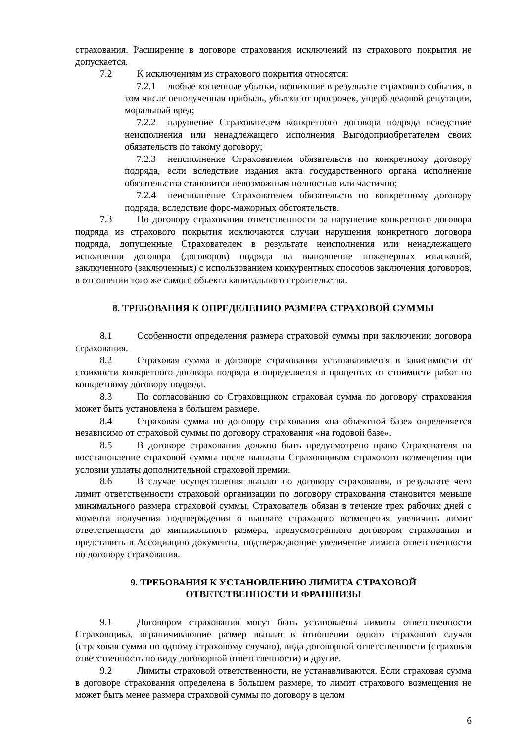страхования. Расширение в договоре страхования исключений из страхового покрытия не допускается.
7.2 К исключениям из страхового покрытия относятся:
7.2.1 любые косвенные убытки, возникшие в результате страхового события, в том числе неполученная прибыль, убытки от просрочек, ущерб деловой репутации, моральный вред;
7.2.2 нарушение Страхователем конкретного договора подряда вследствие неисполнения или ненадлежащего исполнения Выгодоприобретателем своих обязательств по такому договору;
7.2.3 неисполнение Страхователем обязательств по конкретному договору подряда, если вследствие издания акта государственного органа исполнение обязательства становится невозможным полностью или частично;
7.2.4 неисполнение Страхователем обязательств по конкретному договору подряда, вследствие форс-мажорных обстоятельств.
7.3 По договору страхования ответственности за нарушение конкретного договора подряда из страхового покрытия исключаются случаи нарушения конкретного договора подряда, допущенные Страхователем в результате неисполнения или ненадлежащего исполнения договора (договоров) подряда на выполнение инженерных изысканий, заключенного (заключенных) с использованием конкурентных способов заключения договоров, в отношении того же самого объекта капитального строительства.
8. ТРЕБОВАНИЯ К ОПРЕДЕЛЕНИЮ РАЗМЕРА СТРАХОВОЙ СУММЫ
8.1 Особенности определения размера страховой суммы при заключении договора страхования.
8.2 Страховая сумма в договоре страхования устанавливается в зависимости от стоимости конкретного договора подряда и определяется в процентах от стоимости работ по конкретному договору подряда.
8.3 По согласованию со Страховщиком страховая сумма по договору страхования может быть установлена в большем размере.
8.4 Страховая сумма по договору страхования «на объектной базе» определяется независимо от страховой суммы по договору страхования «на годовой базе».
8.5 В договоре страхования должно быть предусмотрено право Страхователя на восстановление страховой суммы после выплаты Страховщиком страхового возмещения при условии уплаты дополнительной страховой премии.
8.6 В случае осуществления выплат по договору страхования, в результате чего лимит ответственности страховой организации по договору страхования становится меньше минимального размера страховой суммы, Страхователь обязан в течение трех рабочих дней с момента получения подтверждения о выплате страхового возмещения увеличить лимит ответственности до минимального размера, предусмотренного договором страхования и представить в Ассоциацию документы, подтверждающие увеличение лимита ответственности по договору страхования.
9. ТРЕБОВАНИЯ К УСТАНОВЛЕНИЮ ЛИМИТА СТРАХОВОЙ
ОТВЕТСТВЕННОСТИ И ФРАНШИЗЫ
9.1 Договором страхования могут быть установлены лимиты ответственности Страховщика, ограничивающие размер выплат в отношении одного страхового случая (страховая сумма по одному страховому случаю), вида договорной ответственности (страховая ответственность по виду договорной ответственности) и другие.
9.2 Лимиты страховой ответственности, не устанавливаются. Если страховая сумма в договоре страхования определена в большем размере, то лимит страхового возмещения не может быть менее размера страховой суммы по договору в целом
6